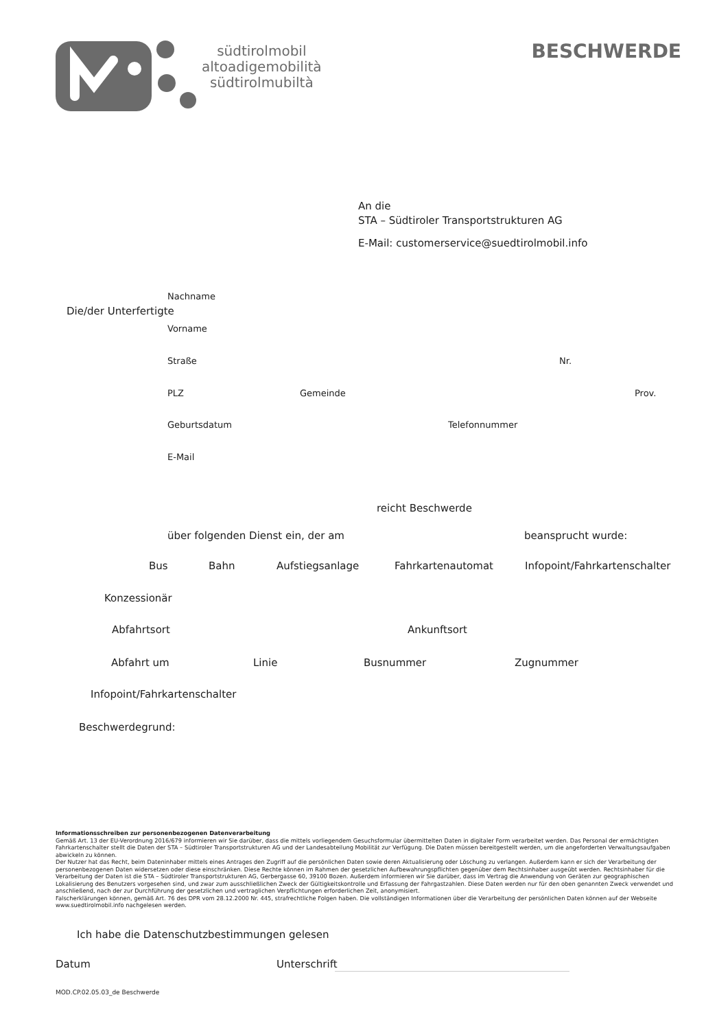südtirolmobil
altoadigemobilità
südtirolmubiltà
BESCHWERDE
An die
STA – Südtiroler Transportstrukturen AG
E-Mail: customerservice@suedtirolmobil.info
Nachname
Die/der Unterfertigte
Vorname
Straße Nr.
PLZ Gemeinde Prov.
Geburtsdatum Telefonnummer
E-Mail
reicht Beschwerde
über folgenden Dienst ein, der am beansprucht wurde:
Bus Bahn Aufstiegsanlage Fahrkartenautomat Infopoint/Fahrkartenschalter
Konzessionär
Abfahrtsort Ankunftsort
Abfahrt um Linie Busnummer Zugnummer
Infopoint/Fahrkartenschalter
Beschwerdegrund:
Informationsschreiben zur personenbezogenen Datenverarbeitung
Gemäß Art. 13 der EU-Verordnung 2016/679 informieren wir Sie darüber, dass die mittels vorliegendem Gesuchsformular übermittelten Daten in digitaler Form verarbeitet werden. Das Personal der ermächtigten Fahrkartenschalter stellt die Daten der STA – Südtiroler Transportstrukturen AG und der Landesabteilung Mobilität zur Verfügung. Die Daten müssen bereitgestellt werden, um die angeforderten Verwaltungsaufgaben abwickeln zu können.
Der Nutzer hat das Recht, beim Dateninhaber mittels eines Antrages den Zugriff auf die persönlichen Daten sowie deren Aktualisierung oder Löschung zu verlangen. Außerdem kann er sich der Verarbeitung der personenbezogenen Daten widersetzen oder diese einschränken. Diese Rechte können im Rahmen der gesetzlichen Aufbewahrungspflichten gegenüber dem Rechtsinhaber ausgeübt werden. Rechtsinhaber für die Verarbeitung der Daten ist die STA – Südtiroler Transportstrukturen AG, Gerbergasse 60, 39100 Bozen. Außerdem informieren wir Sie darüber, dass im Vertrag die Anwendung von Geräten zur geographischen Lokalisierung des Benutzers vorgesehen sind, und zwar zum ausschließlichen Zweck der Gültigkeitskontrolle und Erfassung der Fahrgastzahlen. Diese Daten werden nur für den oben genannten Zweck verwendet und anschließend, nach der zur Durchführung der gesetzlichen und vertraglichen Verpflichtungen erforderlichen Zeit, anonymisiert.
Falscherklärungen können, gemäß Art. 76 des DPR vom 28.12.2000 Nr. 445, strafrechtliche Folgen haben. Die vollständigen Informationen über die Verarbeitung der persönlichen Daten können auf der Webseite www.suedtirolmobil.info nachgelesen werden.
Ich habe die Datenschutzbestimmungen gelesen
Datum Unterschrift
MOD.CP.02.05.03_de Beschwerde